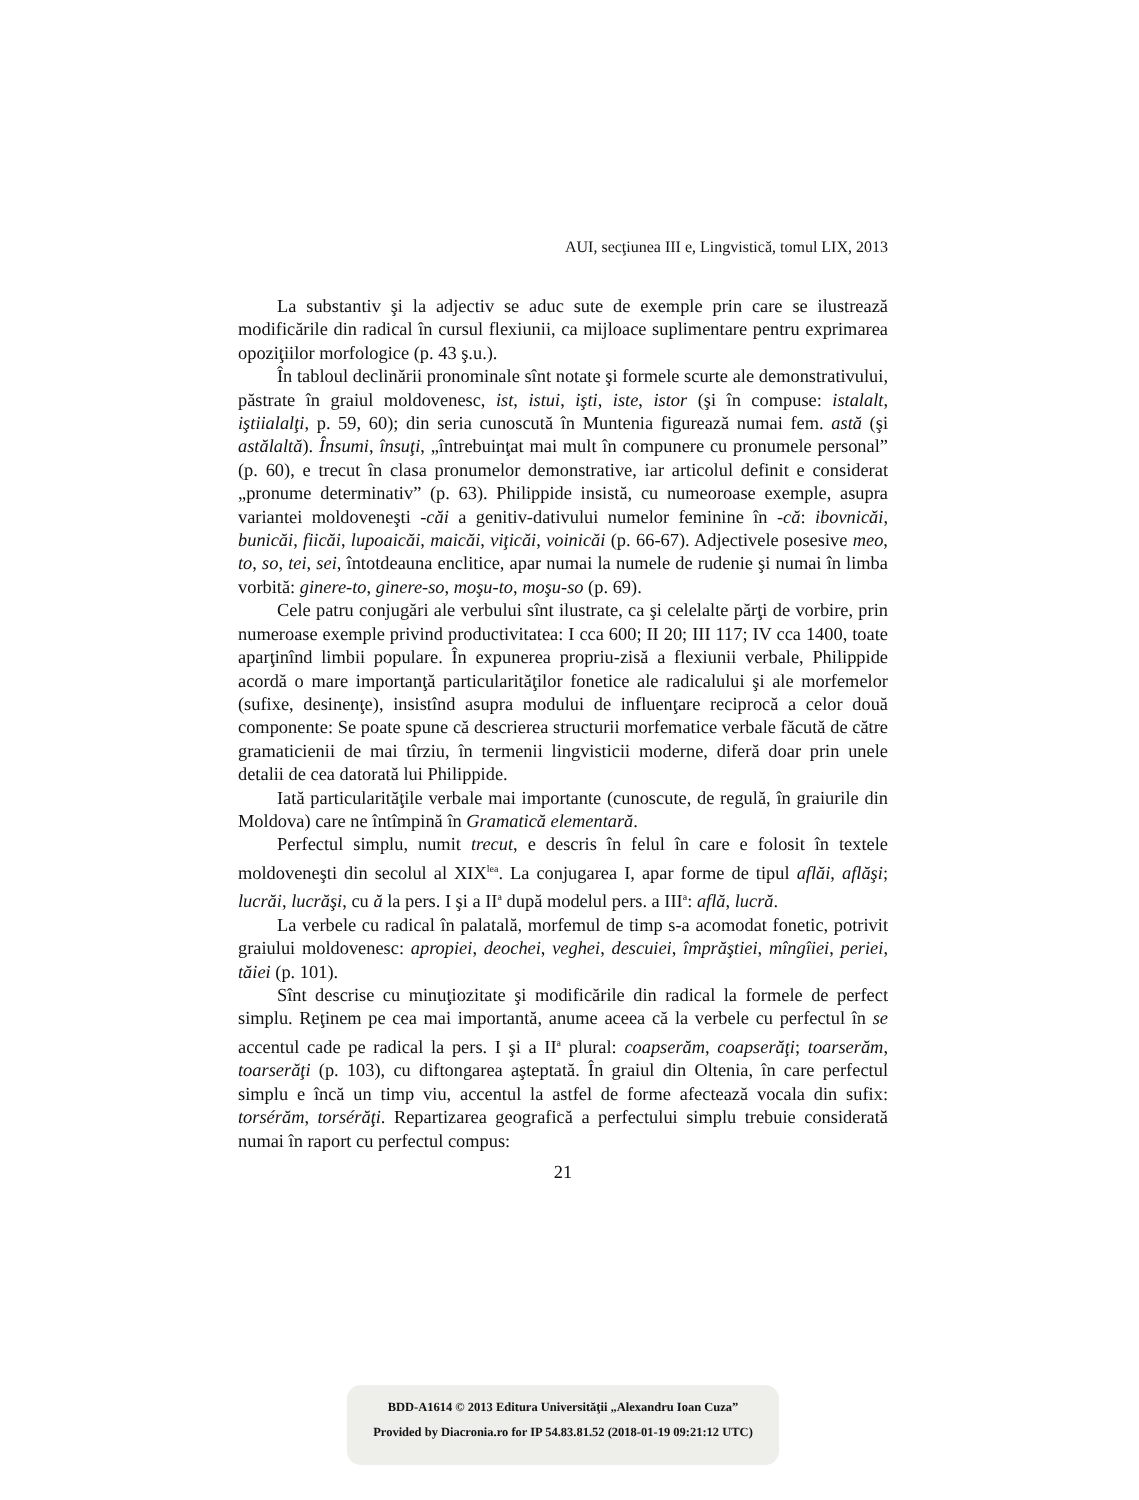AUI, secţiunea III e, Lingvistică, tomul LIX, 2013
La substantiv şi la adjectiv se aduc sute de exemple prin care se ilustrează modificările din radical în cursul flexiunii, ca mijloace suplimentare pentru exprimarea opoziţiilor morfologice (p. 43 ş.u.).
În tabloul declinării pronominale sînt notate şi formele scurte ale demonstrativului, păstrate în graiul moldovenesc, ist, istui, işti, iste, istor (şi în compuse: istalalt, iştiialalţi, p. 59, 60); din seria cunoscută în Muntenia figurează numai fem. astă (şi astălaltă). Însumi, însuţi, „întrebuinţat mai mult în compunere cu pronumele personal” (p. 60), e trecut în clasa pronumelor demonstrative, iar articolul definit e considerat „pronume determinativ” (p. 63). Philippide insistă, cu numeoroase exemple, asupra variantei moldoveneşti -căi a genitiv-dativului numelor feminine în -că: ibovnicăi, bunicăi, fiicăi, lupoaicăi, maicăi, viţicăi, voinicăi (p. 66-67). Adjectivele posesive meo, to, so, tei, sei, întotdeauna enclitice, apar numai la numele de rudenie şi numai în limba vorbită: ginere-to, ginere-so, moşu-to, moşu-so (p. 69).
Cele patru conjugări ale verbului sînt ilustrate, ca şi celelalte părţi de vorbire, prin numeroase exemple privind productivitatea: I cca 600; II 20; III 117; IV cca 1400, toate aparţinînd limbii populare. În expunerea propriu-zisă a flexiunii verbale, Philippide acordă o mare importanţă particularităţilor fonetice ale radicalului şi ale morfemelor (sufixe, desinenţe), insistînd asupra modului de influenţare reciprocă a celor două componente: Se poate spune că descrierea structurii morfematice verbale făcută de către gramaticienii de mai tîrziu, în termenii lingvisticii moderne, diferă doar prin unele detalii de cea datorată lui Philippide.
Iată particularităţile verbale mai importante (cunoscute, de regulă, în graiurile din Moldova) care ne întîmpină în Gramatică elementară.
Perfectul simplu, numit trecut, e descris în felul în care e folosit în textele moldoveneşti din secolul al XIX<sup>lea</sup>. La conjugarea I, apar forme de tipul aflăi, aflăşi; lucrăi, lucrăşi, cu ă la pers. I şi a II<sup>a</sup> după modelul pers. a III<sup>a</sup>: află, lucră.
La verbele cu radical în palatală, morfemul de timp s-a acomodat fonetic, potrivit graiului moldovenesc: apropiei, deochei, veghei, descuiei, împrăştiei, mîngîiei, periei, tăiei (p. 101).
Sînt descrise cu minuţiozitate şi modificările din radical la formele de perfect simplu. Reţinem pe cea mai importantă, anume aceea că la verbele cu perfectul în se accentul cade pe radical la pers. I şi a II<sup>a</sup> plural: coapserăm, coapserăţi; toarserăm, toarserăţi (p. 103), cu diftongarea aşteptată. În graiul din Oltenia, în care perfectul simplu e încă un timp viu, accentul la astfel de forme afectează vocala din sufix: torsérăm, torsérăţi. Repartizarea geografică a perfectului simplu trebuie considerată numai în raport cu perfectul compus:
21
BDD-A1614 © 2013 Editura Universităţii „Alexandru Ioan Cuza”
Provided by Diacronia.ro for IP 54.83.81.52 (2018-01-19 09:21:12 UTC)